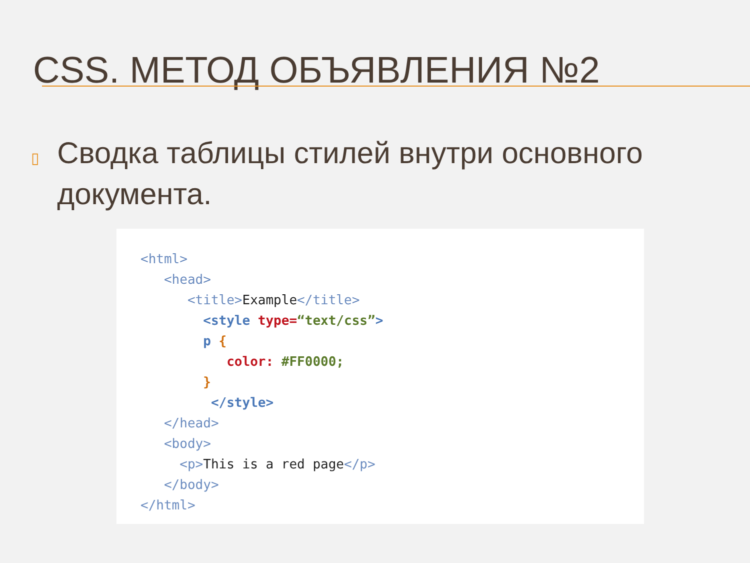CSS. МЕТОД ОБЪЯВЛЕНИЯ №2
▯
Сводка таблицы стилей внутри основного документа.
<html> <head> <title>Example</title> <style type=“text/css”> p { color: #FF0000; } </style> </head> <body> <p>This is a red page</p> </body> </html>